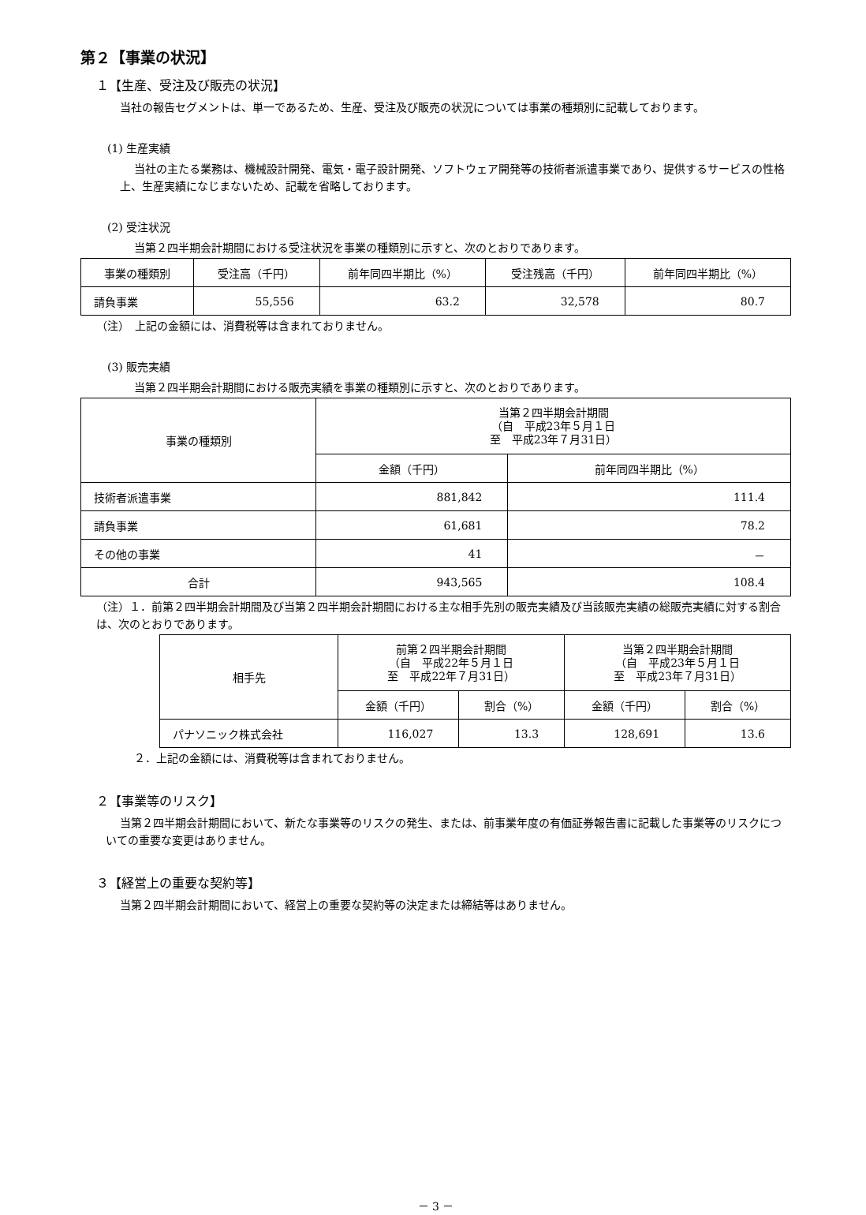第２【事業の状況】
１【生産、受注及び販売の状況】
当社の報告セグメントは、単一であるため、生産、受注及び販売の状況については事業の種類別に記載しております。
(1) 生産実績
当社の主たる業務は、機械設計開発、電気・電子設計開発、ソフトウェア開発等の技術者派遣事業であり、提供するサービスの性格上、生産実績になじまないため、記載を省略しております。
(2) 受注状況
当第２四半期会計期間における受注状況を事業の種類別に示すと、次のとおりであります。
| 事業の種類別 | 受注高（千円） | 前年同四半期比（%） | 受注残高（千円） | 前年同四半期比（%） |
| --- | --- | --- | --- | --- |
| 請負事業 | 55,556 | 63.2 | 32,578 | 80.7 |
（注）　上記の金額には、消費税等は含まれておりません。
(3) 販売実績
当第２四半期会計期間における販売実績を事業の種類別に示すと、次のとおりであります。
| 事業の種類別 | 当第２四半期会計期間 （自 平成23年５月１日 至 平成23年７月31日） | |
| --- | --- | --- |
| | 金額（千円） | 前年同四半期比（%） |
| 技術者派遣事業 | 881,842 | 111.4 |
| 請負事業 | 61,681 | 78.2 |
| その他の事業 | 41 | － |
| 合計 | 943,565 | 108.4 |
（注）１．前第２四半期会計期間及び当第２四半期会計期間における主な相手先別の販売実績及び当該販売実績の総販売実績に対する割合は、次のとおりであります。
| 相手先 | 前第２四半期会計期間 （自 平成22年５月１日 至 平成22年７月31日） | | 当第２四半期会計期間 （自 平成23年５月１日 至 平成23年７月31日） | |
| --- | --- | --- | --- | --- |
| | 金額（千円） | 割合（%） | 金額（千円） | 割合（%） |
| パナソニック株式会社 | 116,027 | 13.3 | 128,691 | 13.6 |
２．上記の金額には、消費税等は含まれておりません。
２【事業等のリスク】
当第２四半期会計期間において、新たな事業等のリスクの発生、または、前事業年度の有価証券報告書に記載した事業等のリスクについての重要な変更はありません。
３【経営上の重要な契約等】
当第２四半期会計期間において、経営上の重要な契約等の決定または締結等はありません。
－ 3 －